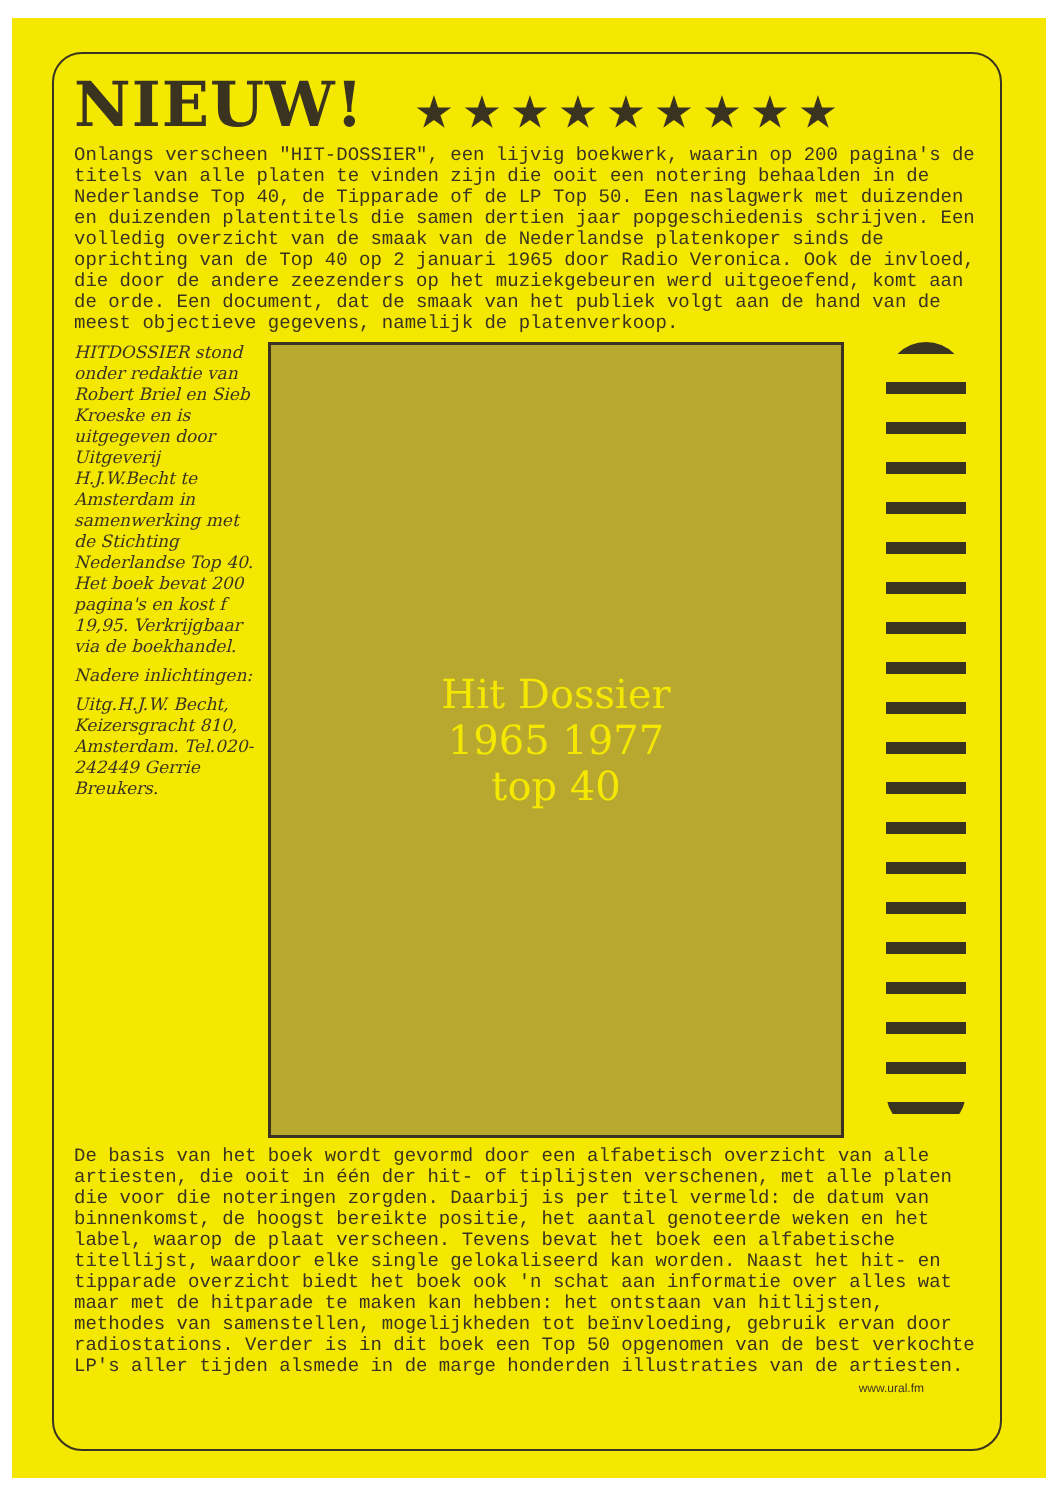NIEUW! ★★★★★★★★★
Onlangs verscheen "HIT-DOSSIER", een lijvig boekwerk, waarin op 200 pagina's de titels van alle platen te vinden zijn die ooit een notering behaalden in de Nederlandse Top 40, de Tipparade of de LP Top 50. Een naslagwerk met duizenden en duizenden platentitels die samen dertien jaar popgeschiedenis schrijven. Een volledig overzicht van de smaak van de Nederlandse platenkoper sinds de oprichting van de Top 40 op 2 januari 1965 door Radio Veronica. Ook de invloed, die door de andere zeezenders op het muziekgebeuren werd uitgeoefend, komt aan de orde. Een document, dat de smaak van het publiek volgt aan de hand van de meest objectieve gegevens, namelijk de platenverkoop.
HITDOSSIER stond onder redaktie van Robert Briel en Sieb Kroeske en is uitgegeven door Uitgeverij H.J.W.Becht te Amsterdam in samenwerking met de Stichting Nederlandse Top 40. Het boek bevat 200 pagina's en kost f 19,95. Verkrijgbaar via de boekhandel.
Nadere inlichtingen:
Uitg.H.J.W. Becht, Keizersgracht 810, Amsterdam. Tel.020-242449 Gerrie Breukers.
Hit Dossier
1965 1977
top 40
De basis van het boek wordt gevormd door een alfabetisch overzicht van alle artiesten, die ooit in één der hit- of tiplijsten verschenen, met alle platen die voor die noteringen zorgden. Daarbij is per titel vermeld: de datum van binnenkomst, de hoogst bereikte positie, het aantal genoteerde weken en het label, waarop de plaat verscheen. Tevens bevat het boek een alfabetische titellijst, waardoor elke single gelokaliseerd kan worden. Naast het hit- en tipparade overzicht biedt het boek ook 'n schat aan informatie over alles wat maar met de hitparade te maken kan hebben: het ontstaan van hitlijsten, methodes van samenstellen, mogelijkheden tot beïnvloeding, gebruik ervan door radiostations. Verder is in dit boek een Top 50 opgenomen van de best verkochte LP's aller tijden alsmede in de marge honderden illustraties van de artiesten.
www.ural.fm